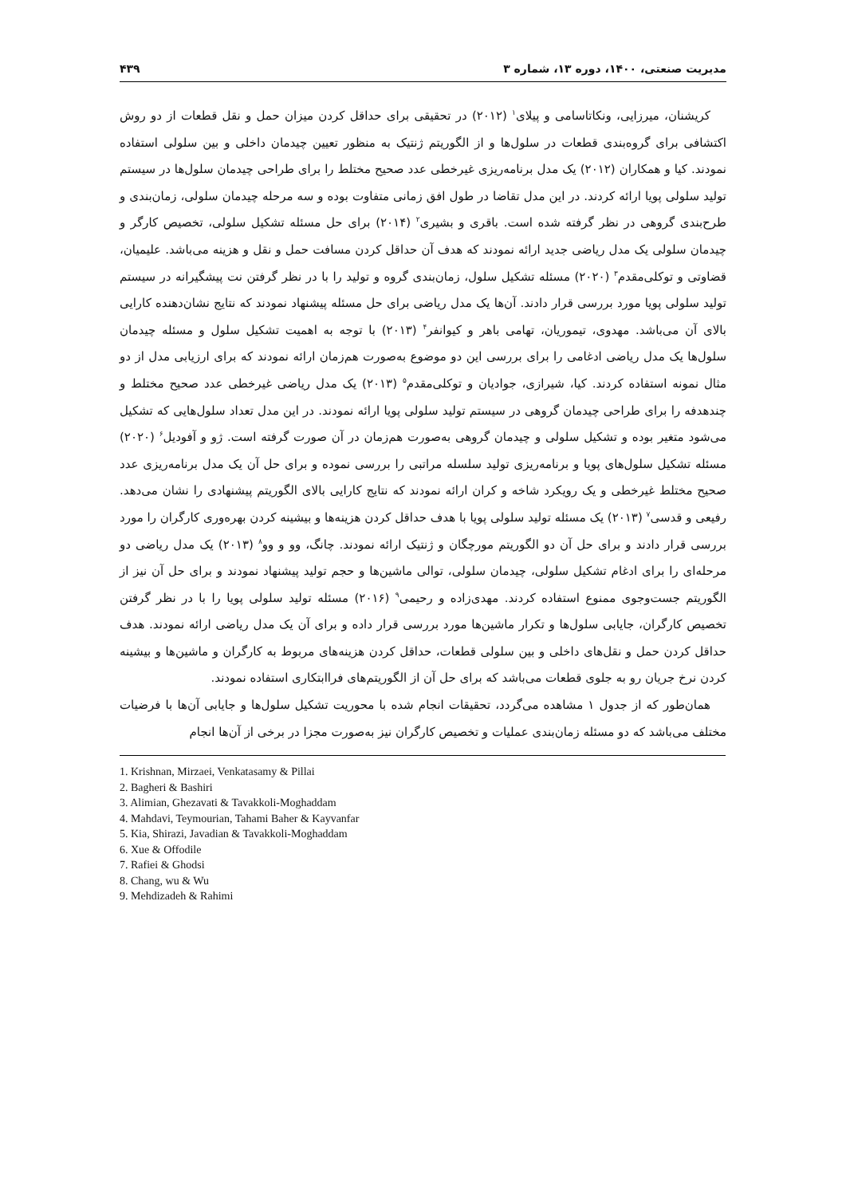مدیریت صنعتی، ۱۴۰۰، دوره ۱۳، شماره ۳ ۴۳۹
کریشنان، میرزایی، ونکاتاسامی و پیلای<sup>۱</sup> (۲۰۱۲) در تحقیقی برای حداقل کردن میزان حمل و نقل قطعات از دو روش اکتشافی برای گروه‌بندی قطعات در سلول‌ها و از الگوریتم ژنتیک به منظور تعیین چیدمان داخلی و بین سلولی استفاده نمودند. کیا و همکاران (۲۰۱۲) یک مدل برنامه‌ریزی غیرخطی عدد صحیح مختلط را برای طراحی چیدمان سلول‌ها در سیستم تولید سلولی پویا ارائه کردند. در این مدل تقاضا در طول افق زمانی متفاوت بوده و سه مرحله چیدمان سلولی، زمان‌بندی و طرح‌بندی گروهی در نظر گرفته شده است. باقری و بشیری<sup>۲</sup> (۲۰۱۴) برای حل مسئله تشکیل سلولی، تخصیص کارگر و چیدمان سلولی یک مدل ریاضی جدید ارائه نمودند که هدف آن حداقل کردن مسافت حمل و نقل و هزینه می‌باشد. علیمیان، قضاوتی و توکلی‌مقدم<sup>۳</sup> (۲۰۲۰) مسئله تشکیل سلول، زمان‌بندی گروه و تولید را با در نظر گرفتن نت پیشگیرانه در سیستم تولید سلولی پویا مورد بررسی قرار دادند. آن‌ها یک مدل ریاضی برای حل مسئله پیشنهاد نمودند که نتایج نشان‌دهنده کارایی بالای آن می‌باشد. مهدوی، تیموریان، تهامی باهر و کیوانفر<sup>۴</sup> (۲۰۱۳) با توجه به اهمیت تشکیل سلول و مسئله چیدمان سلول‌ها یک مدل ریاضی ادغامی را برای بررسی این دو موضوع به‌صورت هم‌زمان ارائه نمودند که برای ارزیابی مدل از دو مثال نمونه استفاده کردند. کیا، شیرازی، جوادیان و توکلی‌مقدم<sup>۵</sup> (۲۰۱۳) یک مدل ریاضی غیرخطی عدد صحیح مختلط و چندهدفه را برای طراحی چیدمان گروهی در سیستم تولید سلولی پویا ارائه نمودند. در این مدل تعداد سلول‌هایی که تشکیل می‌شود متغیر بوده و تشکیل سلولی و چیدمان گروهی به‌صورت هم‌زمان در آن صورت گرفته است. ژو و آفودیل<sup>۶</sup> (۲۰۲۰) مسئله تشکیل سلول‌های پویا و برنامه‌ریزی تولید سلسله مراتبی را بررسی نموده و برای حل آن یک مدل برنامه‌ریزی عدد صحیح مختلط غیرخطی و یک رویکرد شاخه و کران ارائه نمودند که نتایج کارایی بالای الگوریتم پیشنهادی را نشان می‌دهد. رفیعی و قدسی<sup>۷</sup> (۲۰۱۳) یک مسئله تولید سلولی پویا با هدف حداقل کردن هزینه‌ها و بیشینه کردن بهره‌وری کارگران را مورد بررسی قرار دادند و برای حل آن دو الگوریتم مورچگان و ژنتیک ارائه نمودند. چانگ، وو و وو<sup>۸</sup> (۲۰۱۳) یک مدل ریاضی دو مرحله‌ای را برای ادغام تشکیل سلولی، چیدمان سلولی، توالی ماشین‌ها و حجم تولید پیشنهاد نمودند و برای حل آن نیز از الگوریتم جست‌وجوی ممنوع استفاده کردند. مهدی‌زاده و رحیمی<sup>۹</sup> (۲۰۱۶) مسئله تولید سلولی پویا را با در نظر گرفتن تخصیص کارگران، جایابی سلول‌ها و تکرار ماشین‌ها مورد بررسی قرار داده و برای آن یک مدل ریاضی ارائه نمودند. هدف حداقل کردن حمل و نقل‌های داخلی و بین سلولی قطعات، حداقل کردن هزینه‌های مربوط به کارگران و ماشین‌ها و بیشینه کردن نرخ جریان رو به جلوی قطعات می‌باشد که برای حل آن از الگوریتم‌های فراابتکاری استفاده نمودند.
همان‌طور که از جدول ۱ مشاهده می‌گردد، تحقیقات انجام شده با محوریت تشکیل سلول‌ها و جایابی آن‌ها با فرضیات مختلف می‌باشد که دو مسئله زمان‌بندی عملیات و تخصیص کارگران نیز به‌صورت مجزا در برخی از آن‌ها انجام
1. Krishnan, Mirzaei, Venkatasamy & Pillai
2. Bagheri & Bashiri
3. Alimian, Ghezavati & Tavakkoli-Moghaddam
4. Mahdavi, Teymourian, Tahami Baher & Kayvanfar
5. Kia, Shirazi, Javadian & Tavakkoli-Moghaddam
6. Xue & Offodile
7. Rafiei & Ghodsi
8. Chang, wu & Wu
9. Mehdizadeh & Rahimi